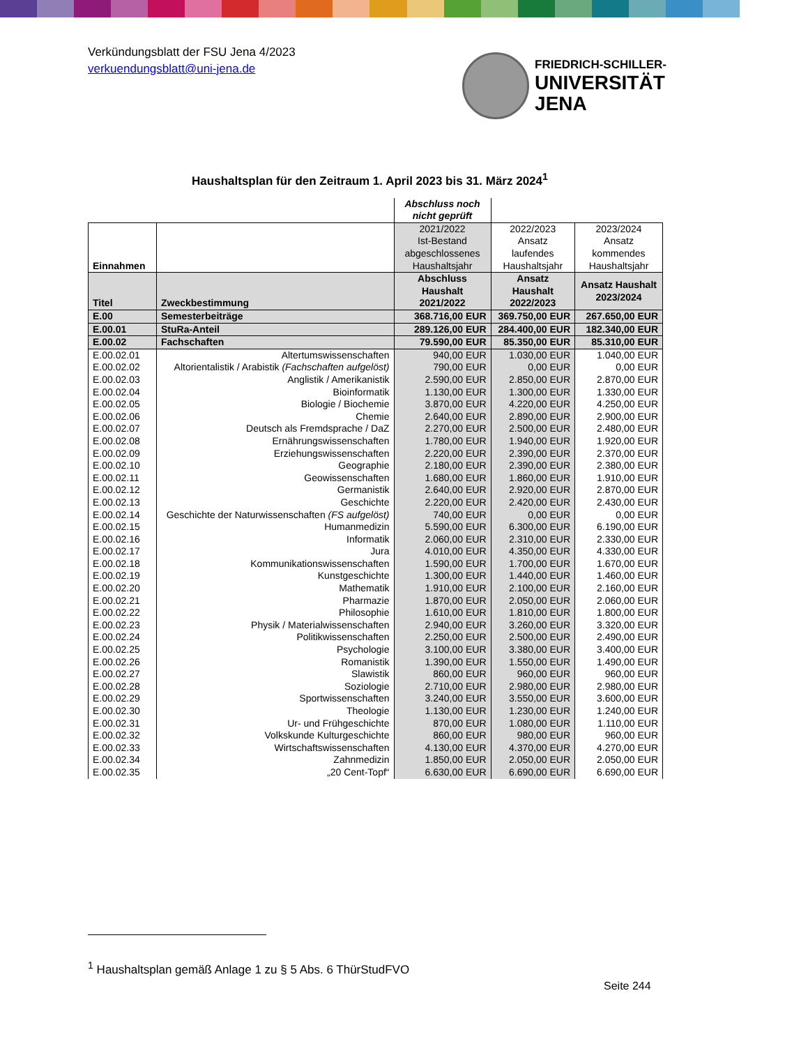Verkündungsblatt der FSU Jena 4/2023
verkuendungsblatt@uni-jena.de
FRIEDRICH-SCHILLER-
UNIVERSITÄT
JENA
Haushaltsplan für den Zeitraum 1. April 2023 bis 31. März 2024<sup>1</sup>
| | | Abschluss noch nicht geprüft | | |
| Einnahmen | | 2021/2022 Ist-Bestand abgeschlossenes Haushaltsjahr | 2022/2023 Ansatz laufendes Haushaltsjahr | 2023/2024 Ansatz kommendes Haushaltsjahr |
| Titel | Zweckbestimmung | Abschluss Haushalt 2021/2022 | Ansatz Haushalt 2022/2023 | Ansatz Haushalt 2023/2024 |
| E.00 | Semesterbeiträge | 368.716,00 EUR | 369.750,00 EUR | 267.650,00 EUR |
| E.00.01 | StuRa-Anteil | 289.126,00 EUR | 284.400,00 EUR | 182.340,00 EUR |
| E.00.02 | Fachschaften | 79.590,00 EUR | 85.350,00 EUR | 85.310,00 EUR |
| E.00.02.01 | Altertumswissenschaften | 940,00 EUR | 1.030,00 EUR | 1.040,00 EUR |
| E.00.02.02 | Altorientalistik / Arabistik (Fachschaften aufgelöst) | 790,00 EUR | 0,00 EUR | 0,00 EUR |
| E.00.02.03 | Anglistik / Amerikanistik | 2.590,00 EUR | 2.850,00 EUR | 2.870,00 EUR |
| E.00.02.04 | Bioinformatik | 1.130,00 EUR | 1.300,00 EUR | 1.330,00 EUR |
| E.00.02.05 | Biologie / Biochemie | 3.870,00 EUR | 4.220,00 EUR | 4.250,00 EUR |
| E.00.02.06 | Chemie | 2.640,00 EUR | 2.890,00 EUR | 2.900,00 EUR |
| E.00.02.07 | Deutsch als Fremdsprache / DaZ | 2.270,00 EUR | 2.500,00 EUR | 2.480,00 EUR |
| E.00.02.08 | Ernährungswissenschaften | 1.780,00 EUR | 1.940,00 EUR | 1.920,00 EUR |
| E.00.02.09 | Erziehungswissenschaften | 2.220,00 EUR | 2.390,00 EUR | 2.370,00 EUR |
| E.00.02.10 | Geographie | 2.180,00 EUR | 2.390,00 EUR | 2.380,00 EUR |
| E.00.02.11 | Geowissenschaften | 1.680,00 EUR | 1.860,00 EUR | 1.910,00 EUR |
| E.00.02.12 | Germanistik | 2.640,00 EUR | 2.920,00 EUR | 2.870,00 EUR |
| E.00.02.13 | Geschichte | 2.220,00 EUR | 2.420,00 EUR | 2.430,00 EUR |
| E.00.02.14 | Geschichte der Naturwissenschaften (FS aufgelöst) | 740,00 EUR | 0,00 EUR | 0,00 EUR |
| E.00.02.15 | Humanmedizin | 5.590,00 EUR | 6.300,00 EUR | 6.190,00 EUR |
| E.00.02.16 | Informatik | 2.060,00 EUR | 2.310,00 EUR | 2.330,00 EUR |
| E.00.02.17 | Jura | 4.010,00 EUR | 4.350,00 EUR | 4.330,00 EUR |
| E.00.02.18 | Kommunikationswissenschaften | 1.590,00 EUR | 1.700,00 EUR | 1.670,00 EUR |
| E.00.02.19 | Kunstgeschichte | 1.300,00 EUR | 1.440,00 EUR | 1.460,00 EUR |
| E.00.02.20 | Mathematik | 1.910,00 EUR | 2.100,00 EUR | 2.160,00 EUR |
| E.00.02.21 | Pharmazie | 1.870,00 EUR | 2.050,00 EUR | 2.060,00 EUR |
| E.00.02.22 | Philosophie | 1.610,00 EUR | 1.810,00 EUR | 1.800,00 EUR |
| E.00.02.23 | Physik / Materialwissenschaften | 2.940,00 EUR | 3.260,00 EUR | 3.320,00 EUR |
| E.00.02.24 | Politikwissenschaften | 2.250,00 EUR | 2.500,00 EUR | 2.490,00 EUR |
| E.00.02.25 | Psychologie | 3.100,00 EUR | 3.380,00 EUR | 3.400,00 EUR |
| E.00.02.26 | Romanistik | 1.390,00 EUR | 1.550,00 EUR | 1.490,00 EUR |
| E.00.02.27 | Slawistik | 860,00 EUR | 960,00 EUR | 960,00 EUR |
| E.00.02.28 | Soziologie | 2.710,00 EUR | 2.980,00 EUR | 2.980,00 EUR |
| E.00.02.29 | Sportwissenschaften | 3.240,00 EUR | 3.550,00 EUR | 3.600,00 EUR |
| E.00.02.30 | Theologie | 1.130,00 EUR | 1.230,00 EUR | 1.240,00 EUR |
| E.00.02.31 | Ur- und Frühgeschichte | 870,00 EUR | 1.080,00 EUR | 1.110,00 EUR |
| E.00.02.32 | Volkskunde Kulturgeschichte | 860,00 EUR | 980,00 EUR | 960,00 EUR |
| E.00.02.33 | Wirtschaftswissenschaften | 4.130,00 EUR | 4.370,00 EUR | 4.270,00 EUR |
| E.00.02.34 | Zahnmedizin | 1.850,00 EUR | 2.050,00 EUR | 2.050,00 EUR |
| E.00.02.35 | „20 Cent-Topf“ | 6.630,00 EUR | 6.690,00 EUR | 6.690,00 EUR |
<sup>1</sup> Haushaltsplan gemäß Anlage 1 zu § 5 Abs. 6 ThürStudFVO
Seite 244